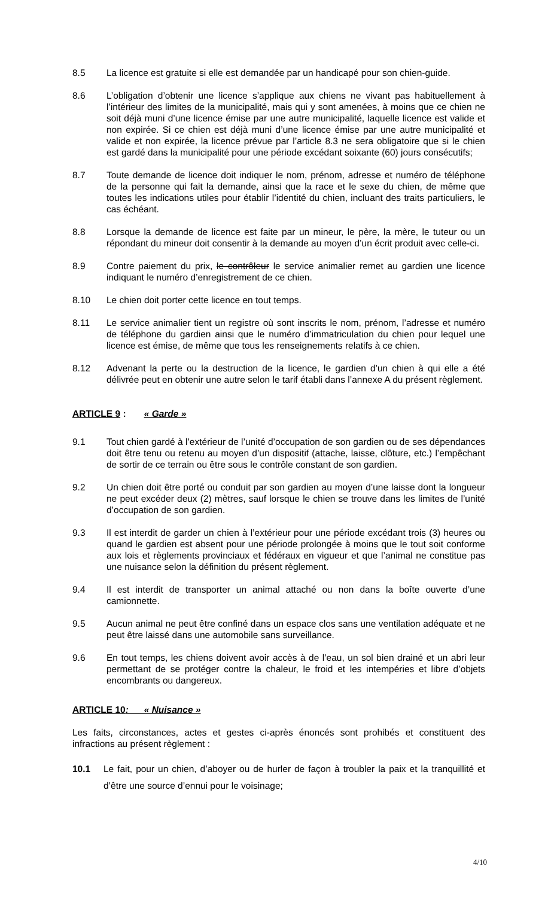8.5 La licence est gratuite si elle est demandée par un handicapé pour son chien-guide.
8.6 L’obligation d’obtenir une licence s’applique aux chiens ne vivant pas habituellement à l’intérieur des limites de la municipalité, mais qui y sont amenées, à moins que ce chien ne soit déjà muni d’une licence émise par une autre municipalité, laquelle licence est valide et non expirée. Si ce chien est déjà muni d’une licence émise par une autre municipalité et valide et non expirée, la licence prévue par l’article 8.3 ne sera obligatoire que si le chien est gardé dans la municipalité pour une période excédant soixante (60) jours consécutifs;
8.7 Toute demande de licence doit indiquer le nom, prénom, adresse et numéro de téléphone de la personne qui fait la demande, ainsi que la race et le sexe du chien, de même que toutes les indications utiles pour établir l’identité du chien, incluant des traits particuliers, le cas échéant.
8.8 Lorsque la demande de licence est faite par un mineur, le père, la mère, le tuteur ou un répondant du mineur doit consentir à la demande au moyen d’un écrit produit avec celle-ci.
8.9 Contre paiement du prix, le contrôleur le service animalier remet au gardien une licence indiquant le numéro d’enregistrement de ce chien.
8.10 Le chien doit porter cette licence en tout temps.
8.11 Le service animalier tient un registre où sont inscrits le nom, prénom, l’adresse et numéro de téléphone du gardien ainsi que le numéro d’immatriculation du chien pour lequel une licence est émise, de même que tous les renseignements relatifs à ce chien.
8.12 Advenant la perte ou la destruction de la licence, le gardien d’un chien à qui elle a été délivrée peut en obtenir une autre selon le tarif établi dans l’annexe A du présent règlement.
ARTICLE 9 : « Garde »
9.1 Tout chien gardé à l’extérieur de l’unité d’occupation de son gardien ou de ses dépendances doit être tenu ou retenu au moyen d’un dispositif (attache, laisse, clôture, etc.) l’empêchant de sortir de ce terrain ou être sous le contrôle constant de son gardien.
9.2 Un chien doit être porté ou conduit par son gardien au moyen d’une laisse dont la longueur ne peut excéder deux (2) mètres, sauf lorsque le chien se trouve dans les limites de l’unité d’occupation de son gardien.
9.3 Il est interdit de garder un chien à l’extérieur pour une période excédant trois (3) heures ou quand le gardien est absent pour une période prolongée à moins que le tout soit conforme aux lois et règlements provinciaux et fédéraux en vigueur et que l’animal ne constitue pas une nuisance selon la définition du présent règlement.
9.4 Il est interdit de transporter un animal attaché ou non dans la boîte ouverte d’une camionnette.
9.5 Aucun animal ne peut être confiné dans un espace clos sans une ventilation adéquate et ne peut être laissé dans une automobile sans surveillance.
9.6 En tout temps, les chiens doivent avoir accès à de l’eau, un sol bien drainé et un abri leur permettant de se protéger contre la chaleur, le froid et les intempéries et libre d’objets encombrants ou dangereux.
ARTICLE 10: « Nuisance »
Les faits, circonstances, actes et gestes ci-après énoncés sont prohibés et constituent des infractions au présent règlement :
10.1 Le fait, pour un chien, d’aboyer ou de hurler de façon à troubler la paix et la tranquillité et d’être une source d’ennui pour le voisinage;
4/10